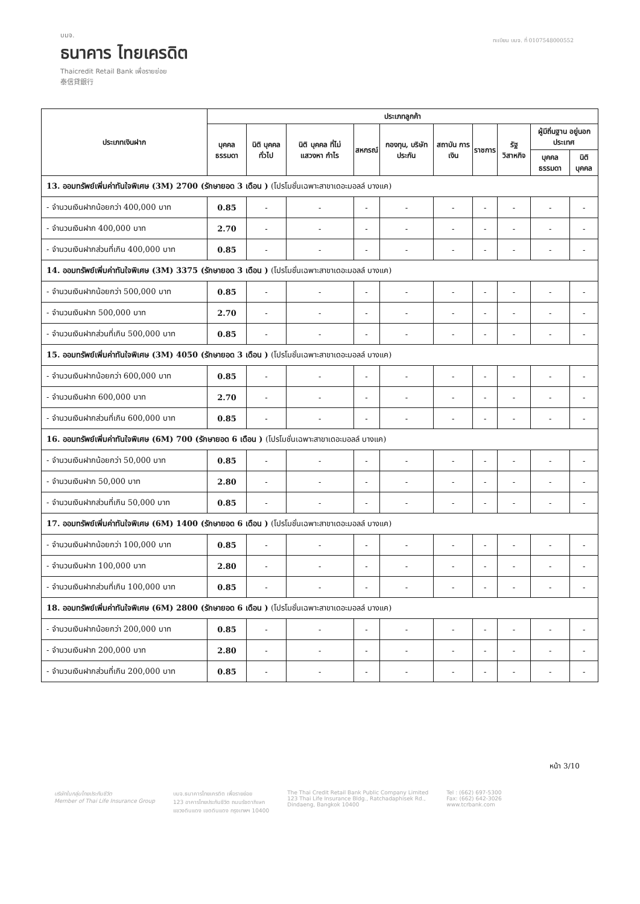บมจ.
ธนาคาร ไทยเครดิต
Thaicredit Retail Bank เพื่อรายย่อย
泰信貸銀行
ทะเบียน บมจ. ที่ 0107548000552
| ประเภทเงินฝาก | ประเภทลูกค้า | | | | | | | | | |
| --- | --- | --- | --- | --- | --- | --- | --- | --- | --- | --- |
| | บุคคล ธรรมดา | นิติ บุคคล ทั่วไป | นิติ บุคคล ที่ไม่ แสวงหา กำไร | สหกรณ์ | กองทุน, บริษัท ประกัน | สถาบัน การเงิน | ราชการ | รัฐ วิสาหกิจ | ผู้มีถิ่นฐาน อยู่นอกประเทศ | |
| | | | | | | | | | บุคคล ธรรมดา | นิติ บุคคล |
| 13. ออมทรัพย์เพิ่มค่าทันใจพิเศษ (3M) 2700 (รักษายอด 3 เดือน ) (โปรโมชั่นเฉพาะสาขาเดอะมอลล์ บางแค) | | | | | | | | | | |
| - จำนวนเงินฝากน้อยกว่า 400,000 บาท | 0.85 | - | - | - | - | - | - | - | - | - |
| - จำนวนเงินฝาก 400,000 บาท | 2.70 | - | - | - | - | - | - | - | - | - |
| - จำนวนเงินฝากส่วนที่เกิน 400,000 บาท | 0.85 | - | - | - | - | - | - | - | - | - |
| 14. ออมทรัพย์เพิ่มค่าทันใจพิเศษ (3M) 3375 (รักษายอด 3 เดือน ) (โปรโมชั่นเฉพาะสาขาเดอะมอลล์ บางแค) | | | | | | | | | | |
| - จำนวนเงินฝากน้อยกว่า 500,000 บาท | 0.85 | - | - | - | - | - | - | - | - | - |
| - จำนวนเงินฝาก 500,000 บาท | 2.70 | - | - | - | - | - | - | - | - | - |
| - จำนวนเงินฝากส่วนที่เกิน 500,000 บาท | 0.85 | - | - | - | - | - | - | - | - | - |
| 15. ออมทรัพย์เพิ่มค่าทันใจพิเศษ (3M) 4050 (รักษายอด 3 เดือน ) (โปรโมชั่นเฉพาะสาขาเดอะมอลล์ บางแค) | | | | | | | | | | |
| - จำนวนเงินฝากน้อยกว่า 600,000 บาท | 0.85 | - | - | - | - | - | - | - | - | - |
| - จำนวนเงินฝาก 600,000 บาท | 2.70 | - | - | - | - | - | - | - | - | - |
| - จำนวนเงินฝากส่วนที่เกิน 600,000 บาท | 0.85 | - | - | - | - | - | - | - | - | - |
| 16. ออมทรัพย์เพิ่มค่าทันใจพิเศษ (6M) 700 (รักษายอด 6 เดือน ) (โปรโมชั่นเฉพาะสาขาเดอะมอลล์ บางแค) | | | | | | | | | | |
| - จำนวนเงินฝากน้อยกว่า 50,000 บาท | 0.85 | - | - | - | - | - | - | - | - | - |
| - จำนวนเงินฝาก 50,000 บาท | 2.80 | - | - | - | - | - | - | - | - | - |
| - จำนวนเงินฝากส่วนที่เกิน 50,000 บาท | 0.85 | - | - | - | - | - | - | - | - | - |
| 17. ออมทรัพย์เพิ่มค่าทันใจพิเศษ (6M) 1400 (รักษายอด 6 เดือน ) (โปรโมชั่นเฉพาะสาขาเดอะมอลล์ บางแค) | | | | | | | | | | |
| - จำนวนเงินฝากน้อยกว่า 100,000 บาท | 0.85 | - | - | - | - | - | - | - | - | - |
| - จำนวนเงินฝาก 100,000 บาท | 2.80 | - | - | - | - | - | - | - | - | - |
| - จำนวนเงินฝากส่วนที่เกิน 100,000 บาท | 0.85 | - | - | - | - | - | - | - | - | - |
| 18. ออมทรัพย์เพิ่มค่าทันใจพิเศษ (6M) 2800 (รักษายอด 6 เดือน ) (โปรโมชั่นเฉพาะสาขาเดอะมอลล์ บางแค) | | | | | | | | | | |
| - จำนวนเงินฝากน้อยกว่า 200,000 บาท | 0.85 | - | - | - | - | - | - | - | - | - |
| - จำนวนเงินฝาก 200,000 บาท | 2.80 | - | - | - | - | - | - | - | - | - |
| - จำนวนเงินฝากส่วนที่เกิน 200,000 บาท | 0.85 | - | - | - | - | - | - | - | - | - |
หน้า 3/10
บริษัทในกลุ่มไทยประกันชีวิต
Member of Thai Life Insurance Group
บมจ.ธนาคารไทยเครดิต เพื่อรายย่อย
123 อาคารไทยประกันชีวิต ถนนรัชดาภิเษก
แขวงดินแดง เขตดินแดง กรุงเทพฯ 10400
The Thai Credit Retail Bank Public Company Limited
123 Thai Life Insurance Bldg., Ratchadaphisek Rd.,
Dindaeng, Bangkok 10400
Tel : (662) 697-5300
Fax: (662) 642-3026
www.tcrbank.com